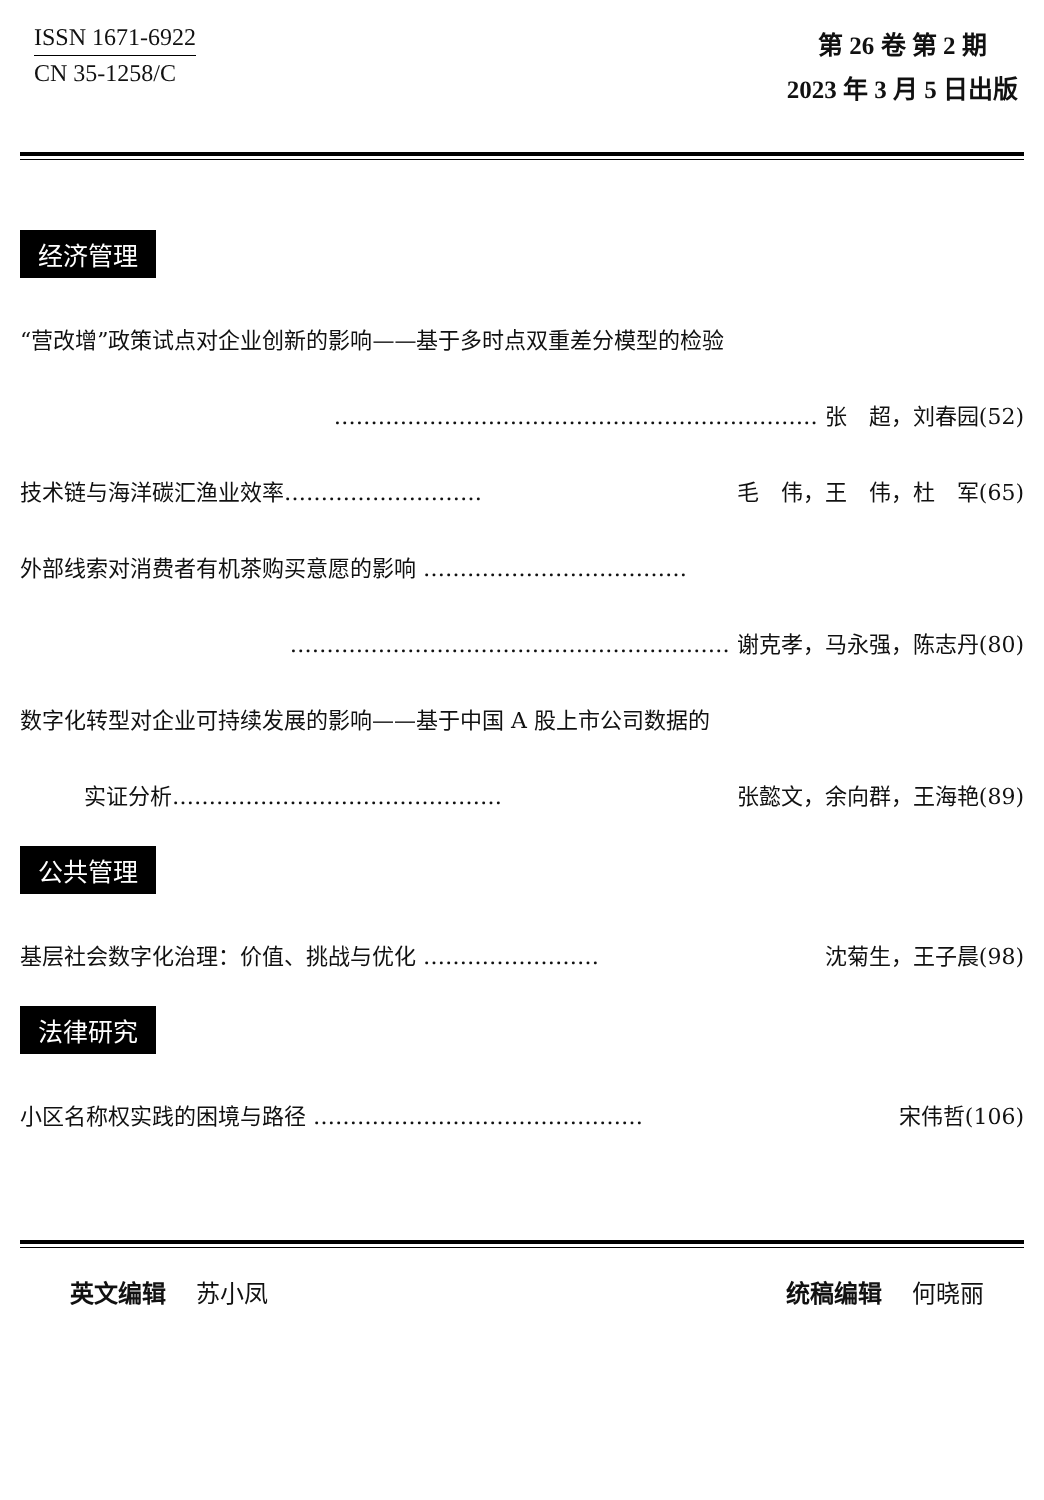ISSN 1671-6922
CN 35-1258/C
第 26 卷 第 2 期
2023 年 3 月 5 日出版
经济管理
“营改增”政策试点对企业创新的影响——基于多时点双重差分模型的检验
………………………………………………………… 张　超，刘春园(52)
技术链与海洋碳汇渔业效率……………………… 毛　伟，王　伟，杜　军(65)
外部线索对消费者有机茶购买意愿的影响 ………………………………
…………………………………………………… 谢克孝，马永强，陈志丹(80)
数字化转型对企业可持续发展的影响——基于中国 A 股上市公司数据的
实证分析……………………………………… 张懿文，余向群，王海艳(89)
公共管理
基层社会数字化治理：价值、挑战与优化 …………………… 沈菊生，王子晨(98)
法律研究
小区名称权实践的困境与路径 ……………………………………… 宋伟哲(106)
英文编辑 苏小凤 统稿编辑 何晓丽